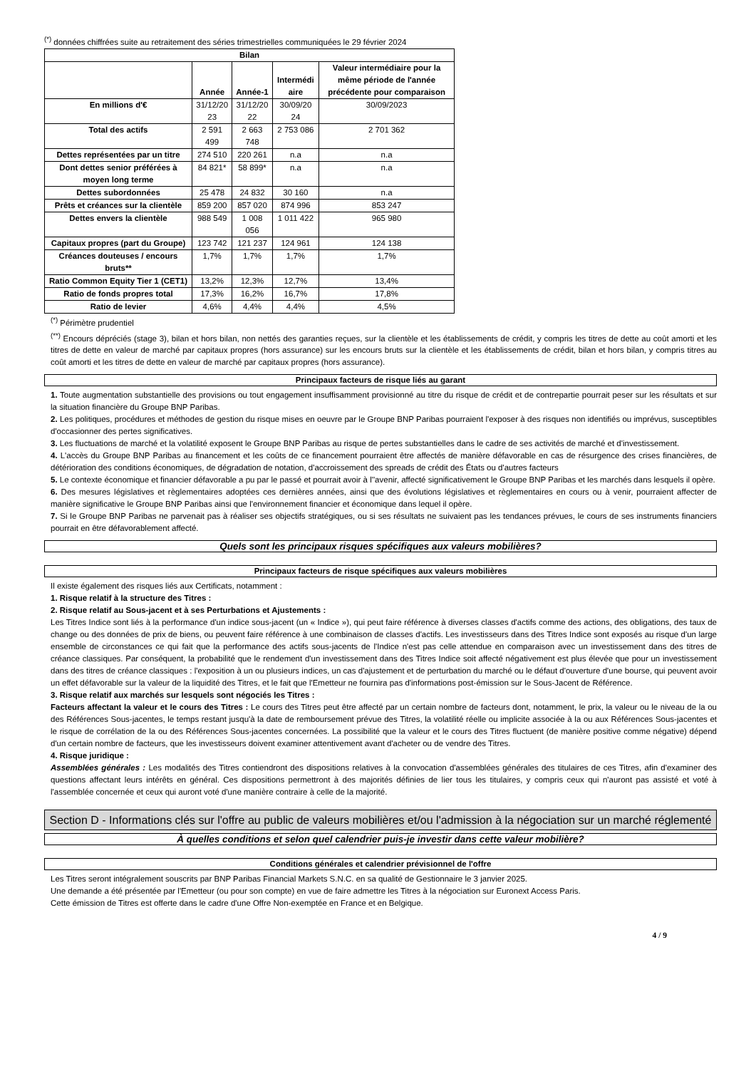<sup>(*)</sup> données chiffrées suite au retraitement des séries trimestrielles communiquées le 29 février 2024
| Bilan | | | | |
| --- | --- | --- | --- | --- |
| | Année | Année-1 | Intermédi aire | Valeur intermédiaire pour la même période de l'année précédente pour comparaison |
| En millions d'€ | 31/12/20 23 | 31/12/20 22 | 30/09/20 24 | 30/09/2023 |
| Total des actifs | 2 591 499 | 2 663 748 | 2 753 086 | 2 701 362 |
| Dettes représentées par un titre | 274 510 | 220 261 | n.a | n.a |
| Dont dettes senior préférées à moyen long terme | 84 821* | 58 899* | n.a | n.a |
| Dettes subordonnées | 25 478 | 24 832 | 30 160 | n.a |
| Prêts et créances sur la clientèle | 859 200 | 857 020 | 874 996 | 853 247 |
| Dettes envers la clientèle | 988 549 | 1 008 056 | 1 011 422 | 965 980 |
| Capitaux propres (part du Groupe) | 123 742 | 121 237 | 124 961 | 124 138 |
| Créances douteuses / encours bruts** | 1,7% | 1,7% | 1,7% | 1,7% |
| Ratio Common Equity Tier 1 (CET1) | 13,2% | 12,3% | 12,7% | 13,4% |
| Ratio de fonds propres total | 17,3% | 16,2% | 16,7% | 17,8% |
| Ratio de levier | 4,6% | 4,4% | 4,4% | 4,5% |
<sup>(*)</sup> Périmètre prudentiel
<sup>(**)</sup> Encours dépréciés (stage 3), bilan et hors bilan, non nettés des garanties reçues, sur la clientèle et les établissements de crédit, y compris les titres de dette au coût amorti et les titres de dette en valeur de marché par capitaux propres (hors assurance) sur les encours bruts sur la clientèle et les établissements de crédit, bilan et hors bilan, y compris titres au coût amorti et les titres de dette en valeur de marché par capitaux propres (hors assurance).
Principaux facteurs de risque liés au garant
1. Toute augmentation substantielle des provisions ou tout engagement insuffisamment provisionné au titre du risque de crédit et de contrepartie pourrait peser sur les résultats et sur la situation financière du Groupe BNP Paribas.
2. Les politiques, procédures et méthodes de gestion du risque mises en oeuvre par le Groupe BNP Paribas pourraient l'exposer à des risques non identifiés ou imprévus, susceptibles d'occasionner des pertes significatives.
3. Les fluctuations de marché et la volatilité exposent le Groupe BNP Paribas au risque de pertes substantielles dans le cadre de ses activités de marché et d'investissement.
4. L'accès du Groupe BNP Paribas au financement et les coûts de ce financement pourraient être affectés de manière défavorable en cas de résurgence des crises financières, de détérioration des conditions économiques, de dégradation de notation, d'accroissement des spreads de crédit des États ou d'autres facteurs
5. Le contexte économique et financier défavorable a pu par le passé et pourrait avoir à l''avenir, affecté significativement le Groupe BNP Paribas et les marchés dans lesquels il opère.
6. Des mesures législatives et règlementaires adoptées ces dernières années, ainsi que des évolutions législatives et règlementaires en cours ou à venir, pourraient affecter de manière significative le Groupe BNP Paribas ainsi que l'environnement financier et économique dans lequel il opère.
7. Si le Groupe BNP Paribas ne parvenait pas à réaliser ses objectifs stratégiques, ou si ses résultats ne suivaient pas les tendances prévues, le cours de ses instruments financiers pourrait en être défavorablement affecté.
Quels sont les principaux risques spécifiques aux valeurs mobilières?
Principaux facteurs de risque spécifiques aux valeurs mobilières
Il existe également des risques liés aux Certificats, notamment :
1. Risque relatif à la structure des Titres :
2. Risque relatif au Sous-jacent et à ses Perturbations et Ajustements :
Les Titres Indice sont liés à la performance d'un indice sous-jacent (un « Indice »), qui peut faire référence à diverses classes d'actifs comme des actions, des obligations, des taux de change ou des données de prix de biens, ou peuvent faire référence à une combinaison de classes d'actifs. Les investisseurs dans des Titres Indice sont exposés au risque d'un large ensemble de circonstances ce qui fait que la performance des actifs sous-jacents de l'Indice n'est pas celle attendue en comparaison avec un investissement dans des titres de créance classiques. Par conséquent, la probabilité que le rendement d'un investissement dans des Titres Indice soit affecté négativement est plus élevée que pour un investissement dans des titres de créance classiques : l'exposition à un ou plusieurs indices, un cas d'ajustement et de perturbation du marché ou le défaut d'ouverture d'une bourse, qui peuvent avoir un effet défavorable sur la valeur de la liquidité des Titres, et le fait que l'Emetteur ne fournira pas d'informations post-émission sur le Sous-Jacent de Référence.
3. Risque relatif aux marchés sur lesquels sont négociés les Titres :
Facteurs affectant la valeur et le cours des Titres : Le cours des Titres peut être affecté par un certain nombre de facteurs dont, notamment, le prix, la valeur ou le niveau de la ou des Références Sous-jacentes, le temps restant jusqu'à la date de remboursement prévue des Titres, la volatilité réelle ou implicite associée à la ou aux Références Sous-jacentes et le risque de corrélation de la ou des Références Sous-jacentes concernées. La possibilité que la valeur et le cours des Titres fluctuent (de manière positive comme négative) dépend d'un certain nombre de facteurs, que les investisseurs doivent examiner attentivement avant d'acheter ou de vendre des Titres.
4. Risque juridique :
Assemblées générales : Les modalités des Titres contiendront des dispositions relatives à la convocation d'assemblées générales des titulaires de ces Titres, afin d'examiner des questions affectant leurs intérêts en général. Ces dispositions permettront à des majorités définies de lier tous les titulaires, y compris ceux qui n'auront pas assisté et voté à l'assemblée concernée et ceux qui auront voté d'une manière contraire à celle de la majorité.
Section D - Informations clés sur l'offre au public de valeurs mobilières et/ou l'admission à la négociation sur un marché réglementé
À quelles conditions et selon quel calendrier puis-je investir dans cette valeur mobilière?
Conditions générales et calendrier prévisionnel de l'offre
Les Titres seront intégralement souscrits par BNP Paribas Financial Markets S.N.C. en sa qualité de Gestionnaire le 3 janvier 2025.
Une demande a été présentée par l'Emetteur (ou pour son compte) en vue de faire admettre les Titres à la négociation sur Euronext Access Paris.
Cette émission de Titres est offerte dans le cadre d'une Offre Non-exemptée en France et en Belgique.
4 / 9